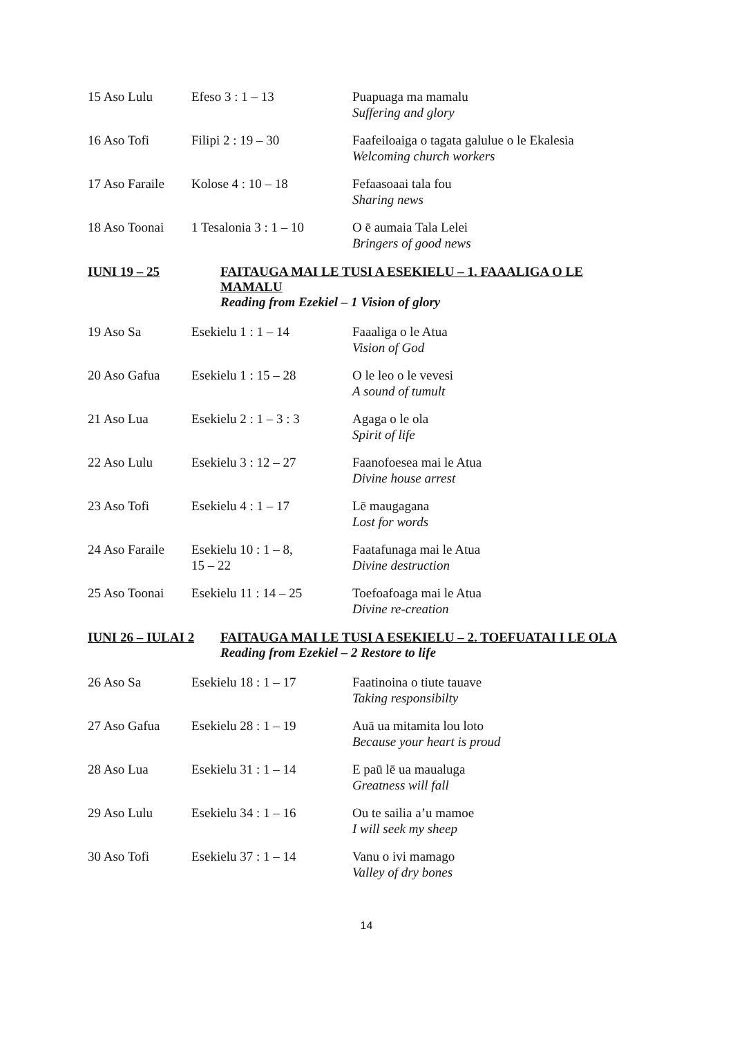| 15 Aso Lulu | Efeso 3 : 1 – 13 | Puapuaga ma mamalu Suffering and glory |
| 16 Aso Tofi | Filipi 2 : 19 – 30 | Faafeiloaiga o tagata galulue o le Ekalesia Welcoming church workers |
| 17 Aso Faraile | Kolose 4 : 10 – 18 | Fefaasoaai tala fou Sharing news |
| 18 Aso Toonai | 1 Tesalonia 3 : 1 – 10 | O ē aumaia Tala Lelei Bringers of good news |
IUNI 19 – 25 FAITAUGA MAI LE TUSI A ESEKIELU – 1. FAAALIGA O LE MAMALU
Reading from Ezekiel – 1 Vision of glory
| 19 Aso Sa | Esekielu 1 : 1 – 14 | Faaaliga o le Atua Vision of God |
| 20 Aso Gafua | Esekielu 1 : 15 – 28 | O le leo o le vevesi A sound of tumult |
| 21 Aso Lua | Esekielu 2 : 1 – 3 : 3 | Agaga o le ola Spirit of life |
| 22 Aso Lulu | Esekielu 3 : 12 – 27 | Faanofoesea mai le Atua Divine house arrest |
| 23 Aso Tofi | Esekielu 4 : 1 – 17 | Lē maugagana Lost for words |
| 24 Aso Faraile | Esekielu 10 : 1 – 8, 15 – 22 | Faatafunaga mai le Atua Divine destruction |
| 25 Aso Toonai | Esekielu 11 : 14 – 25 | Toefoafoaga mai le Atua Divine re-creation |
IUNI 26 – IULAI 2
FAITAUGA MAI LE TUSI A ESEKIELU – 2. TOEFUATAI I LE OLA
Reading from Ezekiel – 2 Restore to life
| 26 Aso Sa | Esekielu 18 : 1 – 17 | Faatinoina o tiute tauave Taking responsibilty |
| 27 Aso Gafua | Esekielu 28 : 1 – 19 | Auā ua mitamita lou loto Because your heart is proud |
| 28 Aso Lua | Esekielu 31 : 1 – 14 | E paū lē ua maualuga Greatness will fall |
| 29 Aso Lulu | Esekielu 34 : 1 – 16 | Ou te sailia a’u mamoe I will seek my sheep |
| 30 Aso Tofi | Esekielu 37 : 1 – 14 | Vanu o ivi mamago Valley of dry bones |
14